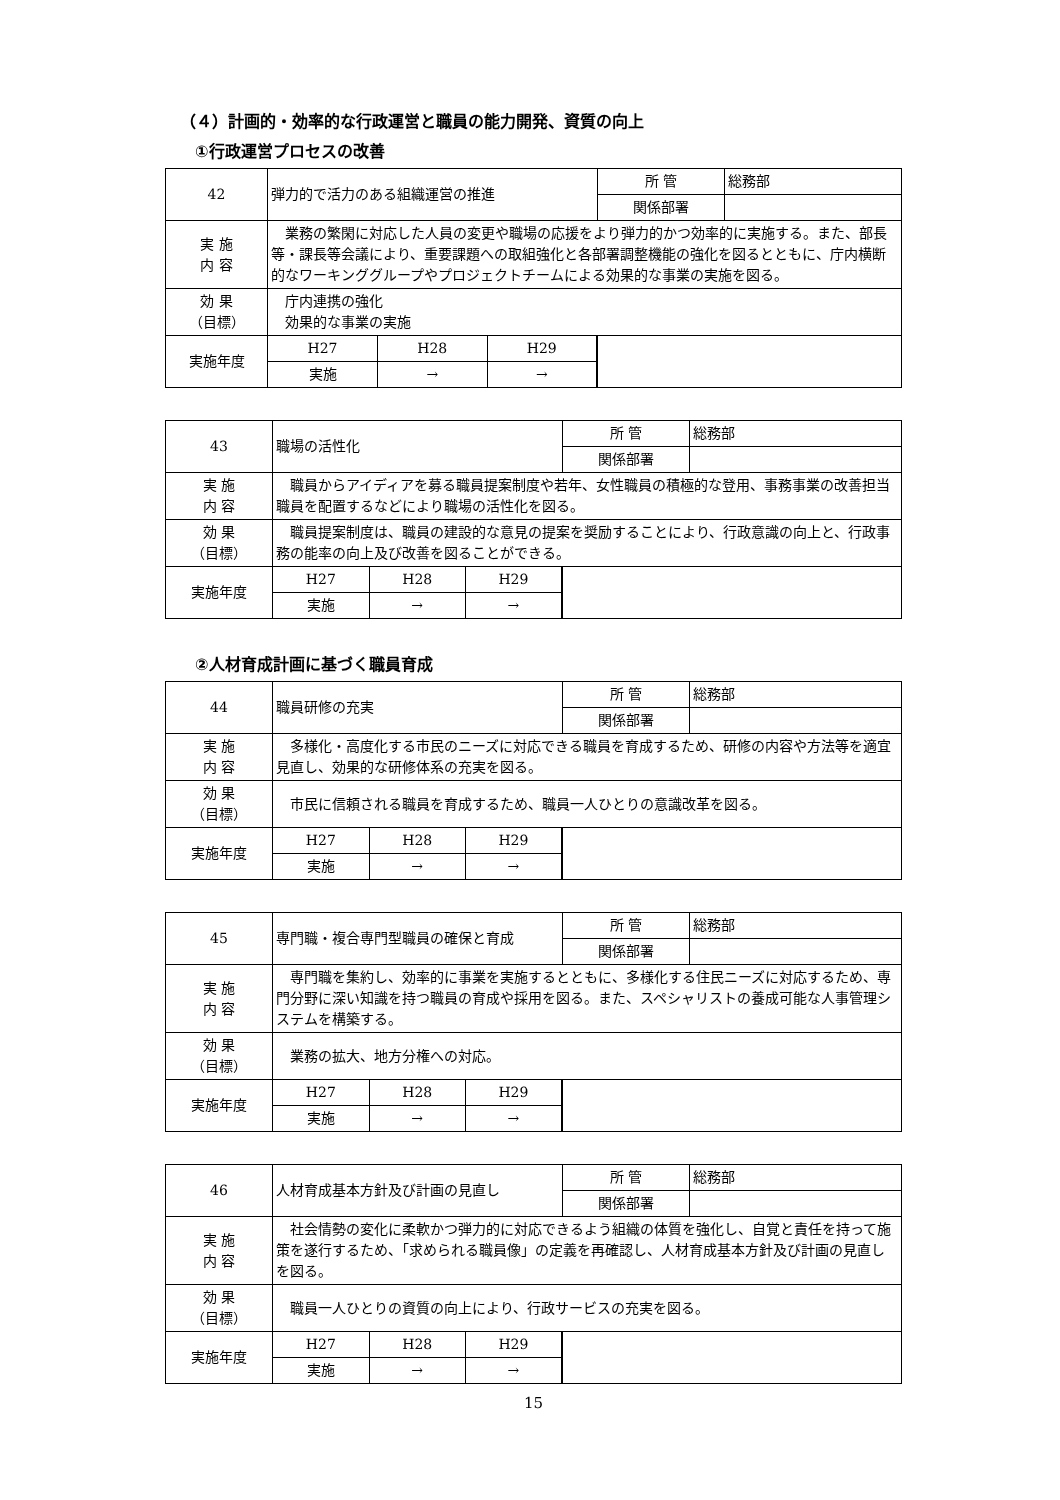（４）計画的・効率的な行政運営と職員の能力開発、資質の向上
①行政運営プロセスの改善
| 42 | 弾力的で活力のある組織運営の推進 | 所 管 | 総務部 |
| | | 関係部署 | |
| 実 施 内 容 | 業務の繁閑に対応した人員の変更や職場の応援をより弾力的かつ効率的に実施する。また、部長等・課長等会議により、重要課題への取組強化と各部署調整機能の強化を図るとともに、庁内横断的なワーキンググループやプロジェクトチームによる効果的な事業の実施を図る。 | | |
| 効 果 （目標） | 庁内連携の強化 効果的な事業の実施 | | |
| 実施年度 | / H27 / H28 / H29 / / 実施 / → / → / | | |
| 43 | 職場の活性化 | 所 管 | 総務部 |
| | | 関係部署 | |
| 実 施 内 容 | 職員からアイディアを募る職員提案制度や若年、女性職員の積極的な登用、事務事業の改善担当職員を配置するなどにより職場の活性化を図る。 | | |
| 効 果 （目標） | 職員提案制度は、職員の建設的な意見の提案を奨励することにより、行政意識の向上と、行政事務の能率の向上及び改善を図ることができる。 | | |
| 実施年度 | / H27 / H28 / H29 / / 実施 / → / → / | | |
②人材育成計画に基づく職員育成
| 44 | 職員研修の充実 | 所 管 | 総務部 |
| | | 関係部署 | |
| 実 施 内 容 | 多様化・高度化する市民のニーズに対応できる職員を育成するため、研修の内容や方法等を適宜見直し、効果的な研修体系の充実を図る。 | | |
| 効 果 （目標） | 市民に信頼される職員を育成するため、職員一人ひとりの意識改革を図る。 | | |
| 実施年度 | / H27 / H28 / H29 / / 実施 / → / → / | | |
| 45 | 専門職・複合専門型職員の確保と育成 | 所 管 | 総務部 |
| | | 関係部署 | |
| 実 施 内 容 | 専門職を集約し、効率的に事業を実施するとともに、多様化する住民ニーズに対応するため、専門分野に深い知識を持つ職員の育成や採用を図る。また、スペシャリストの養成可能な人事管理システムを構築する。 | | |
| 効 果 （目標） | 業務の拡大、地方分権への対応。 | | |
| 実施年度 | / H27 / H28 / H29 / / 実施 / → / → / | | |
| 46 | 人材育成基本方針及び計画の見直し | 所 管 | 総務部 |
| | | 関係部署 | |
| 実 施 内 容 | 社会情勢の変化に柔軟かつ弾力的に対応できるよう組織の体質を強化し、自覚と責任を持って施策を遂行するため、「求められる職員像」の定義を再確認し、人材育成基本方針及び計画の見直しを図る。 | | |
| 効 果 （目標） | 職員一人ひとりの資質の向上により、行政サービスの充実を図る。 | | |
| 実施年度 | / H27 / H28 / H29 / / 実施 / → / → / | | |
15